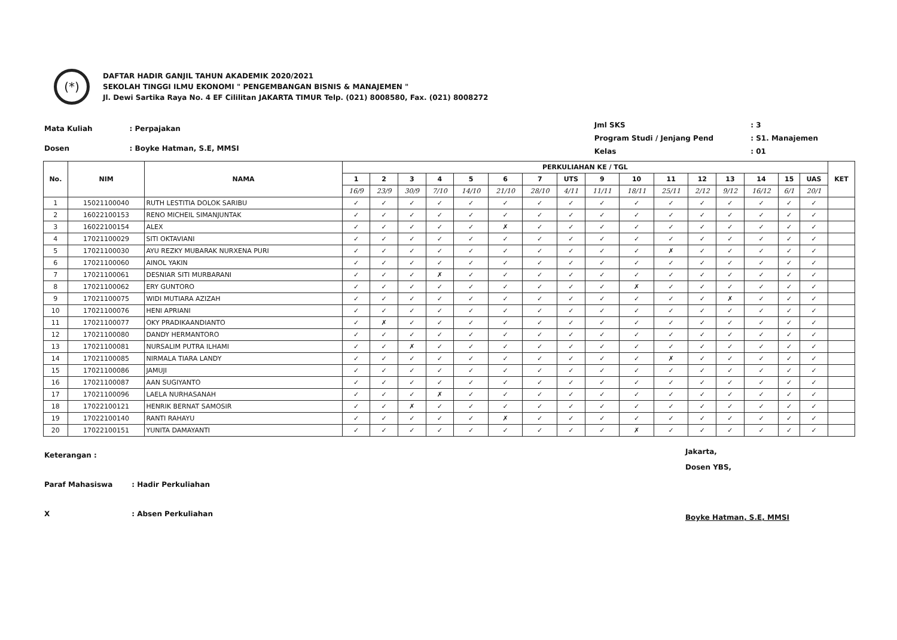(*)
DAFTAR HADIR GANJIL TAHUN AKADEMIK 2020/2021
SEKOLAH TINGGI ILMU EKONOMI " PENGEMBANGAN BISNIS & MANAJEMEN "
Jl. Dewi Sartika Raya No. 4 EF Cililitan JAKARTA TIMUR Telp. (021) 8008580, Fax. (021) 8008272
| Mata Kuliah | : Perpajakan |
| Dosen | : Boyke Hatman, S.E, MMSI |
| Jml SKS | : 3 |
| Program Studi / Jenjang Pend | : S1. Manajemen |
| Kelas | : 01 |
| No. | NIM | NAMA | PERKULIAHAN KE / TGL | | | | | | | | | | | | | | | | KET |
| --- | --- | --- | --- | --- | --- | --- | --- | --- | --- | --- | --- | --- | --- | --- | --- | --- | --- | --- | --- |
| | | | 1 | 2 | 3 | 4 | 5 | 6 | 7 | UTS | 9 | 10 | 11 | 12 | 13 | 14 | 15 | UAS | |
| | | | 16/9 | 23/9 | 30/9 | 7/10 | 14/10 | 21/10 | 28/10 | 4/11 | 11/11 | 18/11 | 25/11 | 2/12 | 9/12 | 16/12 | 6/1 | 20/1 | |
| 1 | 15021100040 | RUTH LESTITIA DOLOK SARIBU | ✓ | ✓ | ✓ | ✓ | ✓ | ✓ | ✓ | ✓ | ✓ | ✓ | ✓ | ✓ | ✓ | ✓ | ✓ | ✓ | |
| 2 | 16022100153 | RENO MICHEIL SIMANJUNTAK | ✓ | ✓ | ✓ | ✓ | ✓ | ✓ | ✓ | ✓ | ✓ | ✓ | ✓ | ✓ | ✓ | ✓ | ✓ | ✓ | |
| 3 | 16022100154 | ALEX | ✓ | ✓ | ✓ | ✓ | ✓ | ✗ | ✓ | ✓ | ✓ | ✓ | ✓ | ✓ | ✓ | ✓ | ✓ | ✓ | |
| 4 | 17021100029 | SITI OKTAVIANI | ✓ | ✓ | ✓ | ✓ | ✓ | ✓ | ✓ | ✓ | ✓ | ✓ | ✓ | ✓ | ✓ | ✓ | ✓ | ✓ | |
| 5 | 17021100030 | AYU REZKY MUBARAK NURXENA PURI | ✓ | ✓ | ✓ | ✓ | ✓ | ✓ | ✓ | ✓ | ✓ | ✓ | ✗ | ✓ | ✓ | ✓ | ✓ | ✓ | |
| 6 | 17021100060 | AINOL YAKIN | ✓ | ✓ | ✓ | ✓ | ✓ | ✓ | ✓ | ✓ | ✓ | ✓ | ✓ | ✓ | ✓ | ✓ | ✓ | ✓ | |
| 7 | 17021100061 | DESNIAR SITI MURBARANI | ✓ | ✓ | ✓ | ✗ | ✓ | ✓ | ✓ | ✓ | ✓ | ✓ | ✓ | ✓ | ✓ | ✓ | ✓ | ✓ | |
| 8 | 17021100062 | ERY GUNTORO | ✓ | ✓ | ✓ | ✓ | ✓ | ✓ | ✓ | ✓ | ✓ | ✗ | ✓ | ✓ | ✓ | ✓ | ✓ | ✓ | |
| 9 | 17021100075 | WIDI MUTIARA AZIZAH | ✓ | ✓ | ✓ | ✓ | ✓ | ✓ | ✓ | ✓ | ✓ | ✓ | ✓ | ✓ | ✗ | ✓ | ✓ | ✓ | |
| 10 | 17021100076 | HENI APRIANI | ✓ | ✓ | ✓ | ✓ | ✓ | ✓ | ✓ | ✓ | ✓ | ✓ | ✓ | ✓ | ✓ | ✓ | ✓ | ✓ | |
| 11 | 17021100077 | OKY PRADIKAANDIANTO | ✓ | ✗ | ✓ | ✓ | ✓ | ✓ | ✓ | ✓ | ✓ | ✓ | ✓ | ✓ | ✓ | ✓ | ✓ | ✓ | |
| 12 | 17021100080 | DANDY HERMANTORO | ✓ | ✓ | ✓ | ✓ | ✓ | ✓ | ✓ | ✓ | ✓ | ✓ | ✓ | ✓ | ✓ | ✓ | ✓ | ✓ | |
| 13 | 17021100081 | NURSALIM PUTRA ILHAMI | ✓ | ✓ | ✗ | ✓ | ✓ | ✓ | ✓ | ✓ | ✓ | ✓ | ✓ | ✓ | ✓ | ✓ | ✓ | ✓ | |
| 14 | 17021100085 | NIRMALA TIARA LANDY | ✓ | ✓ | ✓ | ✓ | ✓ | ✓ | ✓ | ✓ | ✓ | ✓ | ✗ | ✓ | ✓ | ✓ | ✓ | ✓ | |
| 15 | 17021100086 | JAMUJI | ✓ | ✓ | ✓ | ✓ | ✓ | ✓ | ✓ | ✓ | ✓ | ✓ | ✓ | ✓ | ✓ | ✓ | ✓ | ✓ | |
| 16 | 17021100087 | AAN SUGIYANTO | ✓ | ✓ | ✓ | ✓ | ✓ | ✓ | ✓ | ✓ | ✓ | ✓ | ✓ | ✓ | ✓ | ✓ | ✓ | ✓ | |
| 17 | 17021100096 | LAELA NURHASANAH | ✓ | ✓ | ✓ | ✗ | ✓ | ✓ | ✓ | ✓ | ✓ | ✓ | ✓ | ✓ | ✓ | ✓ | ✓ | ✓ | |
| 18 | 17022100121 | HENRIK BERNAT SAMOSIR | ✓ | ✓ | ✗ | ✓ | ✓ | ✓ | ✓ | ✓ | ✓ | ✓ | ✓ | ✓ | ✓ | ✓ | ✓ | ✓ | |
| 19 | 17022100140 | RANTI RAHAYU | ✓ | ✓ | ✓ | ✓ | ✓ | ✗ | ✓ | ✓ | ✓ | ✓ | ✓ | ✓ | ✓ | ✓ | ✓ | ✓ | |
| 20 | 17022100151 | YUNITA DAMAYANTI | ✓ | ✓ | ✓ | ✓ | ✓ | ✓ | ✓ | ✓ | ✓ | ✗ | ✓ | ✓ | ✓ | ✓ | ✓ | ✓ | |
| Keterangan : | |
| Paraf Mahasiswa | : Hadir Perkuliahan |
| X | : Absen Perkuliahan |
Jakarta,
Dosen YBS,
Boyke Hatman, S.E, MMSI